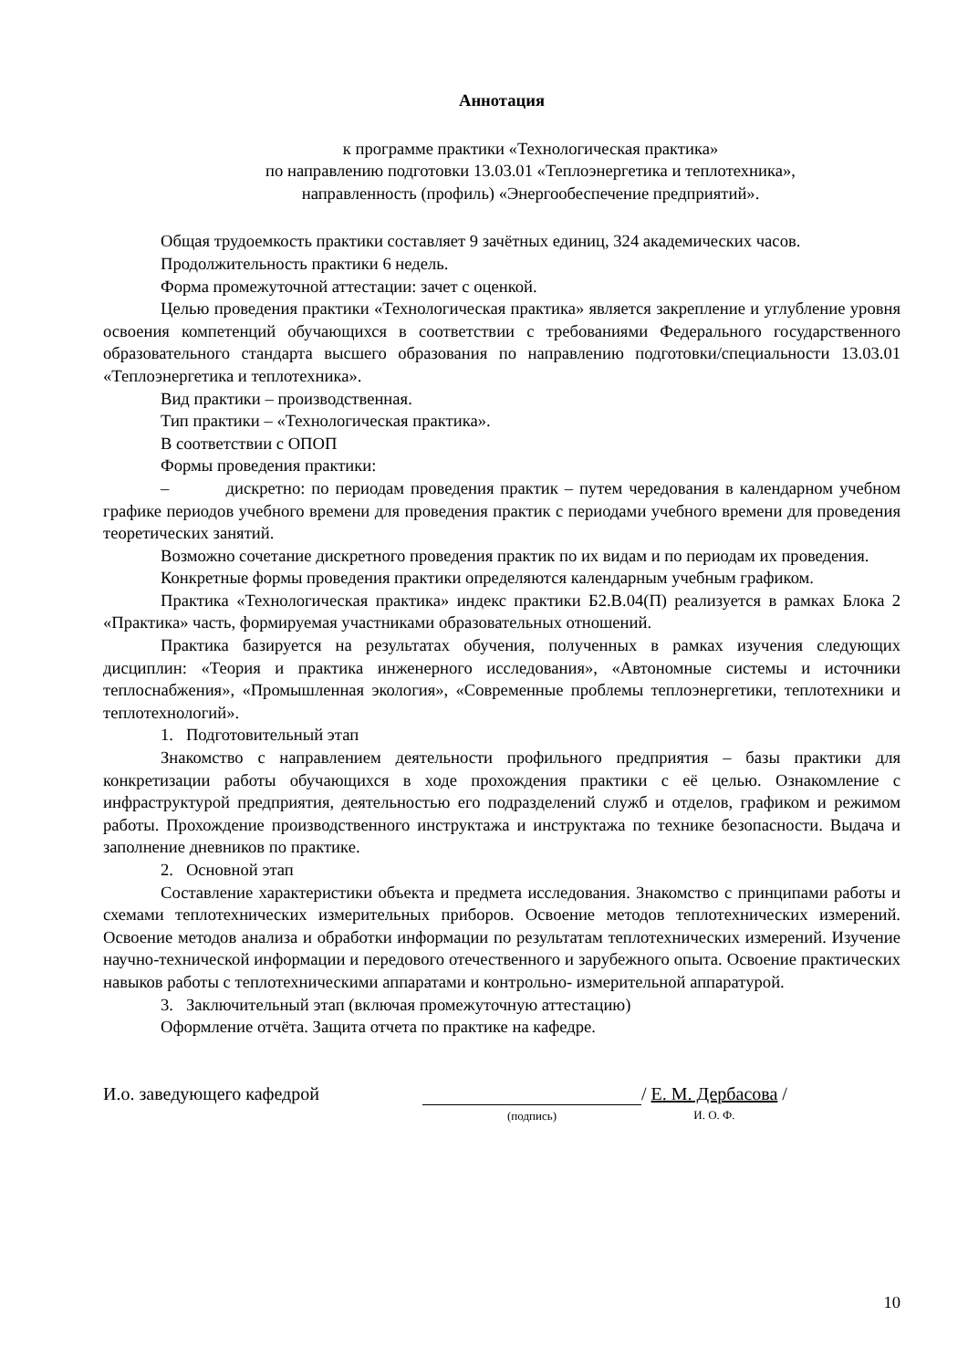Аннотация
к программе практики «Технологическая практика»
по направлению подготовки 13.03.01 «Теплоэнергетика и теплотехника»,
направленность (профиль) «Энергообеспечение предприятий».
Общая трудоемкость практики составляет 9 зачётных единиц, 324 академических часов.
Продолжительность практики 6 недель.
Форма промежуточной аттестации: зачет с оценкой.
Целью проведения практики «Технологическая практика» является закрепление и углубление уровня освоения компетенций обучающихся в соответствии с требованиями Федерального государственного образовательного стандарта высшего образования по направлению подготовки/специальности 13.03.01 «Теплоэнергетика и теплотехника».
Вид практики – производственная.
Тип практики – «Технологическая практика».
В соответствии с ОПОП
Формы проведения практики:
– дискретно: по периодам проведения практик – путем чередования в календарном учебном графике периодов учебного времени для проведения практик с периодами учебного времени для проведения теоретических занятий.
Возможно сочетание дискретного проведения практик по их видам и по периодам их проведения.
Конкретные формы проведения практики определяются календарным учебным графиком.
Практика «Технологическая практика» индекс практики Б2.В.04(П) реализуется в рамках Блока 2 «Практика» часть, формируемая участниками образовательных отношений.
Практика базируется на результатах обучения, полученных в рамках изучения следующих дисциплин: «Теория и практика инженерного исследования», «Автономные системы и источники теплоснабжения», «Промышленная экология», «Современные проблемы теплоэнергетики, теплотехники и теплотехнологий».
1. Подготовительный этап
Знакомство с направлением деятельности профильного предприятия – базы практики для конкретизации работы обучающихся в ходе прохождения практики с её целью. Ознакомление с инфраструктурой предприятия, деятельностью его подразделений служб и отделов, графиком и режимом работы. Прохождение производственного инструктажа и инструктажа по технике безопасности. Выдача и заполнение дневников по практике.
2. Основной этап
Составление характеристики объекта и предмета исследования. Знакомство с принципами работы и схемами теплотехнических измерительных приборов. Освоение методов теплотехнических измерений. Освоение методов анализа и обработки информации по результатам теплотехнических измерений. Изучение научно-технической информации и передового отечественного и зарубежного опыта. Освоение практических навыков работы с теплотехническими аппаратами и контрольно- измерительной аппаратурой.
3. Заключительный этап (включая промежуточную аттестацию)
Оформление отчёта. Защита отчета по практике на кафедре.
И.о. заведующего кафедрой
(подпись)
/ Е. М. Дербасова /
И. О. Ф.
10